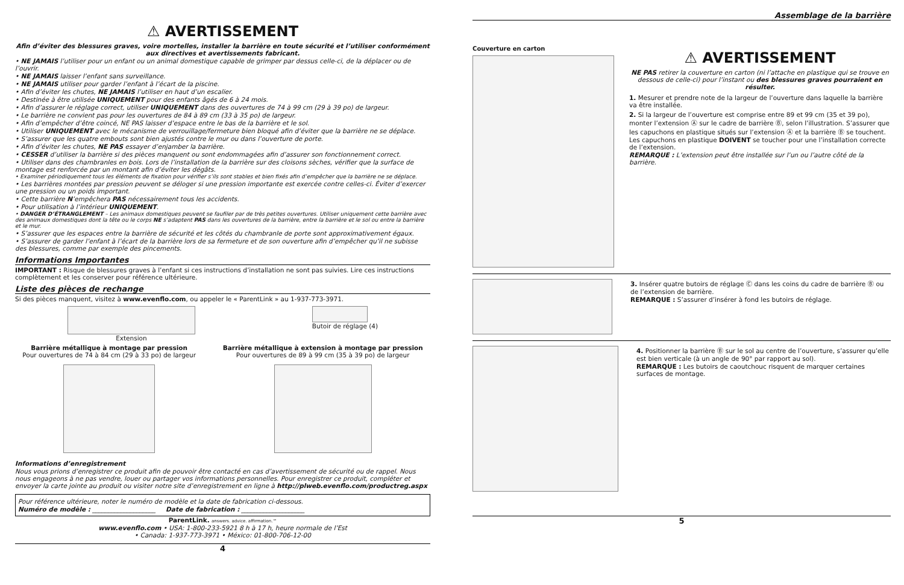⚠ AVERTISSEMENT
Afin d’éviter des blessures graves, voire mortelles, installer la barrière en toute sécurité et l’utiliser conformément aux directives et avertissements fabricant.
• NE JAMAIS l’utiliser pour un enfant ou un animal domestique capable de grimper par dessus celle-ci, de la déplacer ou de l’ouvrir.
• NE JAMAIS laisser l’enfant sans surveillance.
• NE JAMAIS utiliser pour garder l’enfant à l’écart de la piscine.
• Afin d’éviter les chutes, NE JAMAIS l’utiliser en haut d’un escalier.
• Destinée à être utilisée UNIQUEMENT pour des enfants âgés de 6 à 24 mois.
• Afin d’assurer le réglage correct, utiliser UNIQUEMENT dans des ouvertures de 74 à 99 cm (29 à 39 po) de largeur.
• Le barrière ne convient pas pour les ouvertures de 84 à 89 cm (33 à 35 po) de largeur.
• Afin d’empêcher d’être coincé, NE PAS laisser d’espace entre le bas de la barrière et le sol.
• Utiliser UNIQUEMENT avec le mécanisme de verrouillage/fermeture bien bloqué afin d’éviter que la barrière ne se déplace.
• S’assurer que les quatre embouts sont bien ajustés contre le mur ou dans l’ouverture de porte.
• Afin d’éviter les chutes, NE PAS essayer d’enjamber la barrière.
• CESSER d’utiliser la barrière si des pièces manquent ou sont endommagées afin d’assurer son fonctionnement correct.
• Utiliser dans des chambranles en bois. Lors de l’installation de la barrière sur des cloisons sèches, vérifier que la surface de montage est renforcée par un montant afin d’éviter les dégâts.
• Examiner périodiquement tous les éléments de fixation pour vérifier s’ils sont stables et bien fixés afin d’empêcher que la barrière ne se déplace.
• Les barrières montées par pression peuvent se déloger si une pression importante est exercée contre celles-ci. Éviter d’exercer une pression ou un poids important.
• Cette barrière N’empêchera PAS nécessairement tous les accidents.
• Pour utilisation à l’intérieur UNIQUEMENT.
• DANGER D’ÉTRANGLEMENT – Les animaux domestiques peuvent se faufiler par de très petites ouvertures. Utiliser uniquement cette barrière avec des animaux domestiques dont la tête ou le corps NE s’adaptent PAS dans les ouvertures de la barrière, entre la barrière et le sol ou entre la barrière et le mur.
• S’assurer que les espaces entre la barrière de sécurité et les côtés du chambranle de porte sont approximativement égaux.
• S’assurer de garder l’enfant à l’écart de la barrière lors de sa fermeture et de son ouverture afin d’empêcher qu’il ne subisse des blessures, comme par exemple des pincements.
Informations Importantes
IMPORTANT : Risque de blessures graves à l’enfant si ces instructions d’installation ne sont pas suivies. Lire ces instructions complètement et les conserver pour référence ultérieure.
Liste des pièces de rechange
Si des pièces manquent, visitez à www.evenflo.com, ou appeler le « ParentLink » au 1-937-773-3971.
Extension Butoir de réglage (4)
Barrière métallique à montage par pression
Pour ouvertures de 74 à 84 cm (29 à 33 po) de largeur
Barrière métallique à extension à montage par pression
Pour ouvertures de 89 à 99 cm (35 à 39 po) de largeur
Informations d’enregistrement
Nous vous prions d’enregistrer ce produit afin de pouvoir être contacté en cas d’avertissement de sécurité ou de rappel. Nous nous engageons à ne pas vendre, louer ou partager vos informations personnelles. Pour enregistrer ce produit, compléter et envoyer la carte jointe au produit ou visiter notre site d’enregistrement en ligne à http://plweb.evenflo.com/productreg.aspx
Pour référence ultérieure, noter le numéro de modèle et la date de fabrication ci-dessous.
Numéro de modèle : ____________________ Date de fabrication : ____________________
ParentLink. answers. advice. affirmation.™
www.evenflo.com • USA: 1-800-233-5921 8 h à 17 h, heure normale de l’Est
• Canada: 1-937-773-3971 • México: 01-800-706-12-00
4
Assemblage de la barrière
Couverture en carton
⚠ AVERTISSEMENT
NE PAS retirer la couverture en carton (ni l’attache en plastique qui se trouve en dessous de celle-ci) pour l’instant ou des blessures graves pourraient en résulter.
1. Mesurer et prendre note de la largeur de l’ouverture dans laquelle la barrière va être installée.
2. Si la largeur de l’ouverture est comprise entre 89 et 99 cm (35 et 39 po), monter l’extension Ⓐ sur le cadre de barrière Ⓑ, selon l’illustration. S’assurer que les capuchons en plastique situés sur l’extension Ⓐ et la barrière Ⓑ se touchent. Les capuchons en plastique DOIVENT se toucher pour une l’installation correcte de l’extension.
REMARQUE : L’extension peut être installée sur l’un ou l’autre côté de la barrière.
3. Insérer quatre butoirs de réglage Ⓒ dans les coins du cadre de barrière Ⓑ ou de l’extension de barrière.
REMARQUE : S’assurer d’insérer à fond les butoirs de réglage.
4. Positionner la barrière Ⓑ sur le sol au centre de l’ouverture, s’assurer qu’elle est bien verticale (à un angle de 90° par rapport au sol).
REMARQUE : Les butoirs de caoutchouc risquent de marquer certaines surfaces de montage.
5